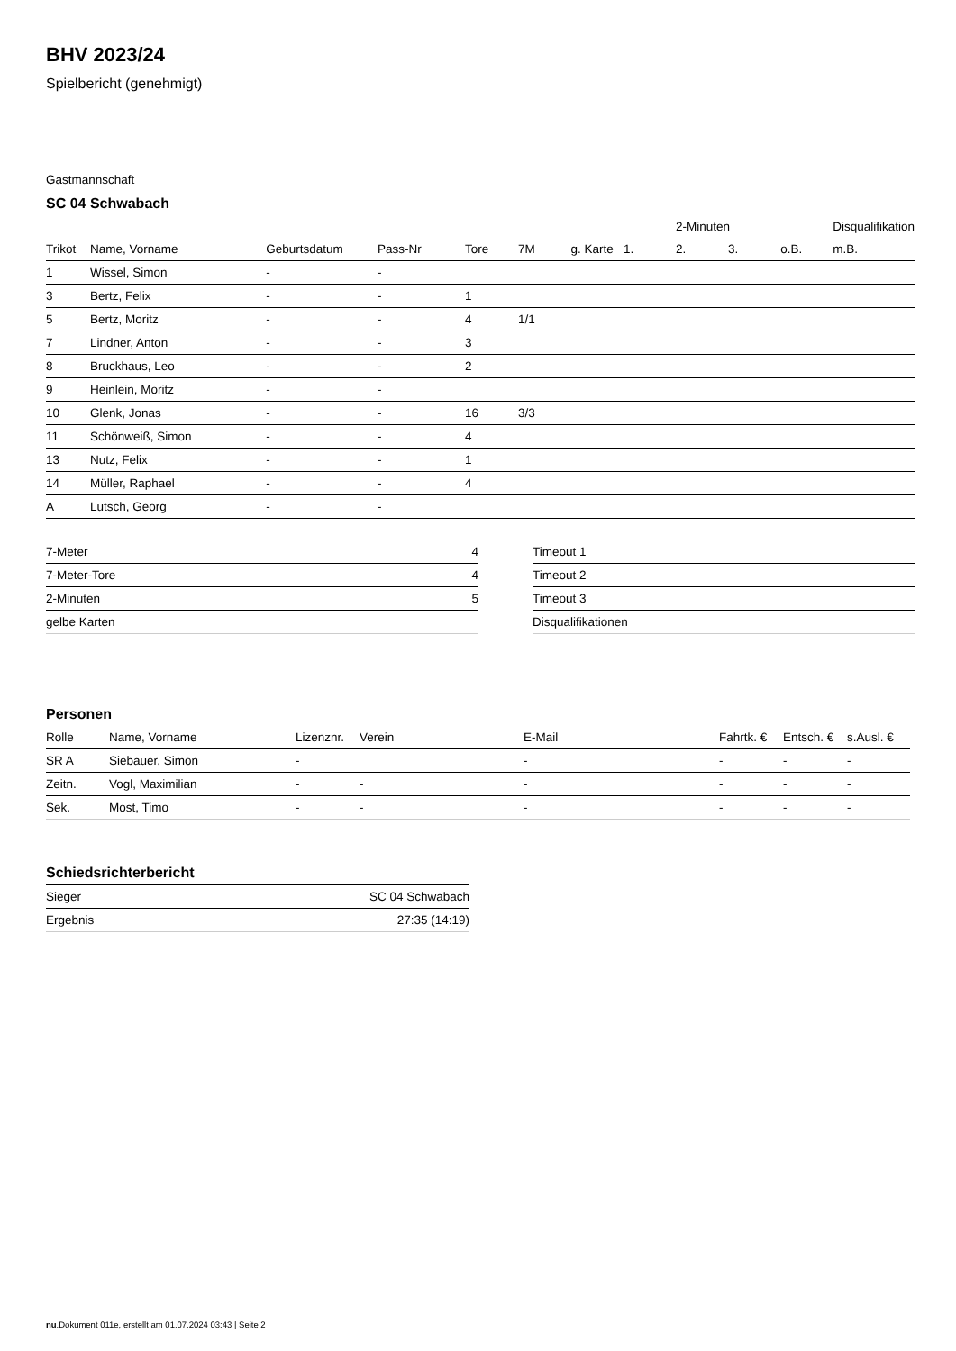BHV 2023/24
Spielbericht (genehmigt)
Gastmannschaft
SC 04 Schwabach
| | | | | | | | | 2-Minuten | | | Disqualifikation |
| --- | --- | --- | --- | --- | --- | --- | --- | --- | --- | --- | --- |
| Trikot | Name, Vorname | Geburtsdatum | Pass-Nr | Tore | 7M | g. Karte | 1. | 2. | 3. | o.B. | m.B. |
| 1 | Wissel, Simon | - | - | | | | | | | | |
| 3 | Bertz, Felix | - | - | 1 | | | | | | | |
| 5 | Bertz, Moritz | - | - | 4 | 1/1 | | | | | | |
| 7 | Lindner, Anton | - | - | 3 | | | | | | | |
| 8 | Bruckhaus, Leo | - | - | 2 | | | | | | | |
| 9 | Heinlein, Moritz | - | - | | | | | | | | |
| 10 | Glenk, Jonas | - | - | 16 | 3/3 | | | | | | |
| 11 | Schönweiß, Simon | - | - | 4 | | | | | | | |
| 13 | Nutz, Felix | - | - | 1 | | | | | | | |
| 14 | Müller, Raphael | - | - | 4 | | | | | | | |
| A | Lutsch, Georg | - | - | | | | | | | | |
| 7-Meter | 4 |
| 7-Meter-Tore | 4 |
| 2-Minuten | 5 |
| gelbe Karten | |
| Timeout 1 |
| Timeout 2 |
| Timeout 3 |
| Disqualifikationen |
Personen
| Rolle | Name, Vorname | Lizenznr. | Verein | E-Mail | Fahrtk. € | Entsch. € | s.Ausl. € |
| --- | --- | --- | --- | --- | --- | --- | --- |
| SR A | Siebauer, Simon | - | | - | - | - | - |
| Zeitn. | Vogl, Maximilian | - | - | - | - | - | - |
| Sek. | Most, Timo | - | - | - | - | - | - |
Schiedsrichterbericht
| Sieger | SC 04 Schwabach |
| Ergebnis | 27:35 (14:19) |
nu.Dokument 011e, erstellt am 01.07.2024 03:43 | Seite 2